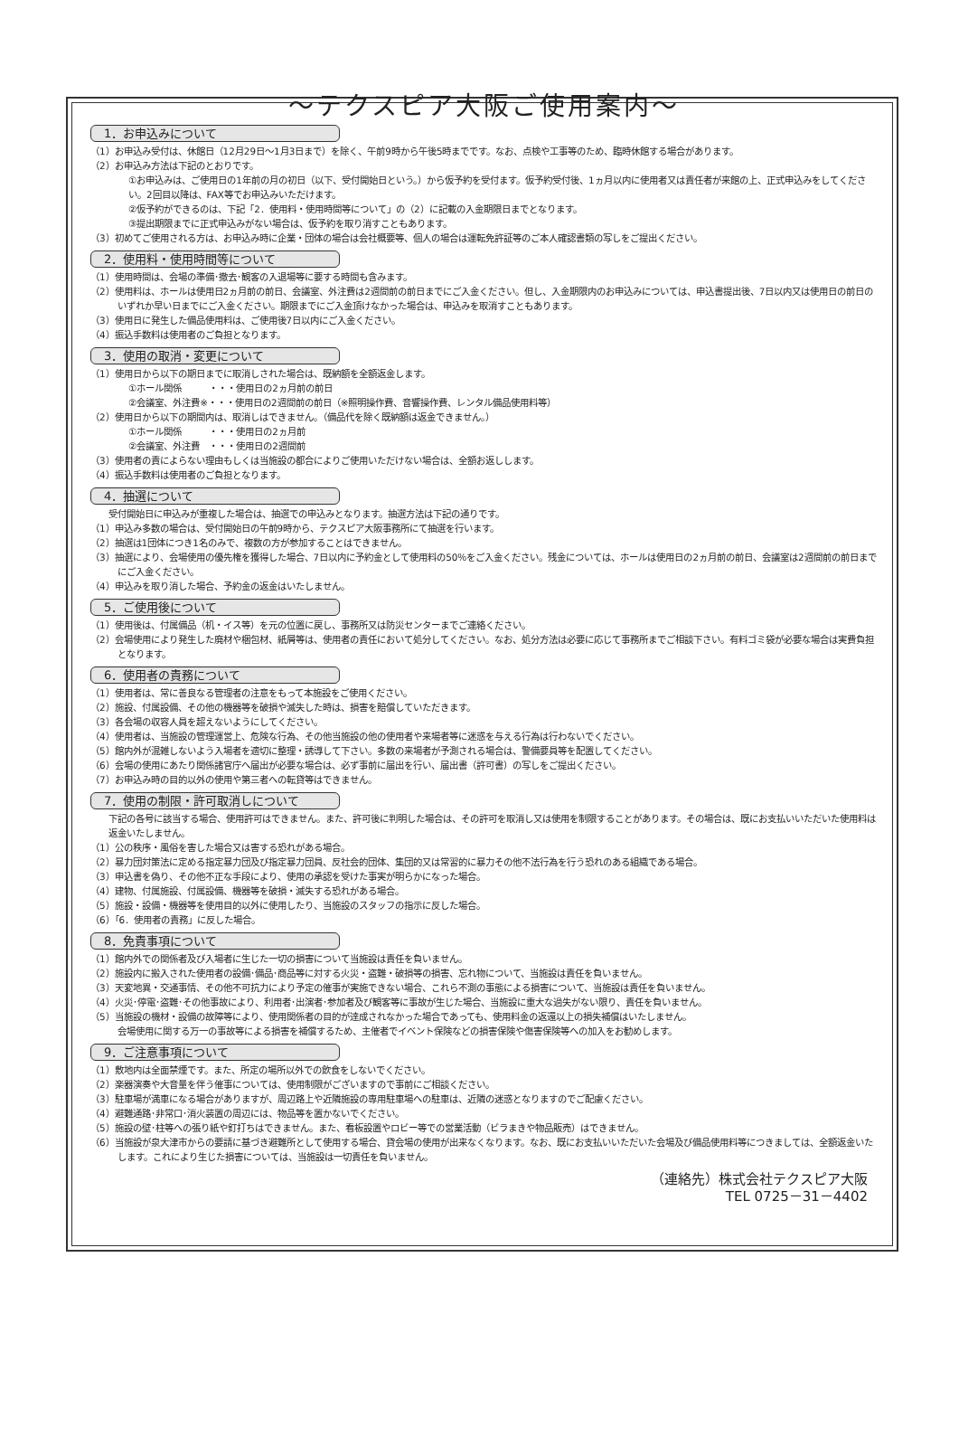～テクスピア大阪ご使用案内～
1．お申込みについて
（1）お申込み受付は、休館日（12月29日～1月3日まで）を除く、午前9時から午後5時までです。なお、点検や工事等のため、臨時休館する場合があります。
（2）お申込み方法は下記のとおりです。
①お申込みは、ご使用日の1年前の月の初日（以下、受付開始日という。）から仮予約を受付ます。仮予約受付後、1ヵ月以内に使用者又は責任者が来館の上、正式申込みをしてください。2回目以降は、FAX等でお申込みいただけます。
②仮予約ができるのは、下記「2．使用料・使用時間等について」の（2）に記載の入金期限日までとなります。
③提出期限までに正式申込みがない場合は、仮予約を取り消すこともあります。
（3）初めてご使用される方は、お申込み時に企業・団体の場合は会社概要等、個人の場合は運転免許証等のご本人確認書類の写しをご提出ください。
2．使用料・使用時間等について
（1）使用時間は、会場の準備･撤去･観客の入退場等に要する時間も含みます。
（2）使用料は、ホールは使用日2ヵ月前の前日、会議室、外注費は2週間前の前日までにご入金ください。但し、入金期限内のお申込みについては、申込書提出後、7日以内又は使用日の前日のいずれか早い日までにご入金ください。期限までにご入金頂けなかった場合は、申込みを取消すこともあります。
（3）使用日に発生した備品使用料は、ご使用後7日以内にご入金ください。
（4）振込手数料は使用者のご負担となります。
3．使用の取消・変更について
（1）使用日から以下の期日までに取消しされた場合は、既納額を全額返金します。
①ホール関係　　　・・・使用日の2ヵ月前の前日
②会議室、外注費※・・・使用日の2週間前の前日（※照明操作費、音響操作費、レンタル備品使用料等）
（2）使用日から以下の期間内は、取消しはできません。（備品代を除く既納額は返金できません。）
①ホール関係　　　・・・使用日の2ヵ月前
②会議室、外注費　・・・使用日の2週間前
（3）使用者の責によらない理由もしくは当施設の都合によりご使用いただけない場合は、全額お返しします。
（4）振込手数料は使用者のご負担となります。
4．抽選について
受付開始日に申込みが重複した場合は、抽選での申込みとなります。抽選方法は下記の通りです。
（1）申込み多数の場合は、受付開始日の午前9時から、テクスピア大阪事務所にて抽選を行います。
（2）抽選は1団体につき1名のみで、複数の方が参加することはできません。
（3）抽選により、会場使用の優先権を獲得した場合、7日以内に予約金として使用料の50％をご入金ください。残金については、ホールは使用日の2ヵ月前の前日、会議室は2週間前の前日までにご入金ください。
（4）申込みを取り消した場合、予約金の返金はいたしません。
5．ご使用後について
（1）使用後は、付属備品（机・イス等）を元の位置に戻し、事務所又は防災センターまでご連絡ください。
（2）会場使用により発生した廃材や梱包材、紙屑等は、使用者の責任において処分してください。なお、処分方法は必要に応じて事務所までご相談下さい。有料ゴミ袋が必要な場合は実費負担となります。
6．使用者の責務について
（1）使用者は、常に善良なる管理者の注意をもって本施設をご使用ください。
（2）施設、付属設備、その他の機器等を破損や滅失した時は、損害を賠償していただきます。
（3）各会場の収容人員を超えないようにしてください。
（4）使用者は、当施設の管理運営上、危険な行為、その他当施設の他の使用者や来場者等に迷惑を与える行為は行わないでください。
（5）館内外が混雑しないよう入場者を適切に整理・誘導して下さい。多数の来場者が予測される場合は、警備要員等を配置してください。
（6）会場の使用にあたり関係諸官庁へ届出が必要な場合は、必ず事前に届出を行い、届出書（許可書）の写しをご提出ください。
（7）お申込み時の目的以外の使用や第三者への転貸等はできません。
7．使用の制限・許可取消しについて
下記の各号に該当する場合、使用許可はできません。また、許可後に判明した場合は、その許可を取消し又は使用を制限することがあります。その場合は、既にお支払いいただいた使用料は返金いたしません。
（1）公の秩序・風俗を害した場合又は害する恐れがある場合。
（2）暴力団対策法に定める指定暴力団及び指定暴力団員、反社会的団体、集団的又は常習的に暴力その他不法行為を行う恐れのある組織である場合。
（3）申込書を偽り、その他不正な手段により、使用の承認を受けた事実が明らかになった場合。
（4）建物、付属施設、付属設備、機器等を破損・滅失する恐れがある場合。
（5）施設・設備・機器等を使用目的以外に使用したり、当施設のスタッフの指示に反した場合。
（6）「6．使用者の責務」に反した場合。
8．免責事項について
（1）館内外での関係者及び入場者に生じた一切の損害について当施設は責任を負いません。
（2）施設内に搬入された使用者の設備･備品･商品等に対する火災・盗難・破損等の損害、忘れ物について、当施設は責任を負いません。
（3）天変地異・交通事情、その他不可抗力により予定の催事が実施できない場合、これら不測の事態による損害について、当施設は責任を負いません。
（4）火災･停電･盗難･その他事故により、利用者･出演者･参加者及び観客等に事故が生じた場合、当施設に重大な過失がない限り、責任を負いません。
（5）当施設の機材・設備の故障等により、使用関係者の目的が達成されなかった場合であっても、使用料金の返還以上の損失補償はいたしません。
会場使用に関する万一の事故等による損害を補償するため、主催者でイベント保険などの損害保険や傷害保険等への加入をお勧めします。
9．ご注意事項について
（1）敷地内は全面禁煙です。また、所定の場所以外での飲食をしないでください。
（2）楽器演奏や大音量を伴う催事については、使用制限がございますので事前にご相談ください。
（3）駐車場が満車になる場合がありますが、周辺路上や近隣施設の専用駐車場への駐車は、近隣の迷惑となりますのでご配慮ください。
（4）避難通路･非常口･消火装置の周辺には、物品等を置かないでください。
（5）施設の壁･柱等への張り紙や釘打ちはできません。また、看板設置やロビー等での営業活動（ビラまきや物品販売）はできません。
（6）当施設が泉大津市からの要請に基づき避難所として使用する場合、貸会場の使用が出来なくなります。なお、既にお支払いいただいた会場及び備品使用料等につきましては、全額返金いたします。これにより生じた損害については、当施設は一切責任を負いません。
（連絡先）株式会社テクスピア大阪
TEL 0725－31－4402